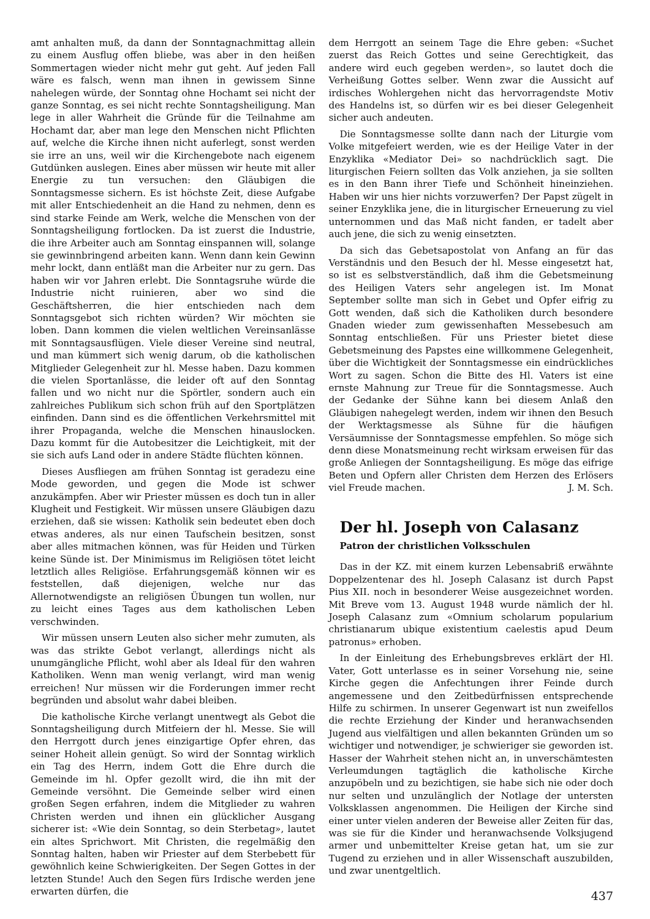amt anhalten muß, da dann der Sonntagnachmittag allein zu einem Ausflug offen bliebe, was aber in den heißen Sommertagen wieder nicht mehr gut geht. Auf jeden Fall wäre es falsch, wenn man ihnen in gewissem Sinne nahelegen würde, der Sonntag ohne Hochamt sei nicht der ganze Sonntag, es sei nicht rechte Sonntagsheiligung. Man lege in aller Wahrheit die Gründe für die Teilnahme am Hochamt dar, aber man lege den Menschen nicht Pflichten auf, welche die Kirche ihnen nicht auferlegt, sonst werden sie irre an uns, weil wir die Kirchengebote nach eigenem Gutdünken auslegen. Eines aber müssen wir heute mit aller Energie zu tun versuchen: den Gläubigen die Sonntagsmesse sichern. Es ist höchste Zeit, diese Aufgabe mit aller Entschiedenheit an die Hand zu nehmen, denn es sind starke Feinde am Werk, welche die Menschen von der Sonntagsheiligung fortlocken. Da ist zuerst die Industrie, die ihre Arbeiter auch am Sonntag einspannen will, solange sie gewinnbringend arbeiten kann. Wenn dann kein Gewinn mehr lockt, dann entläßt man die Arbeiter nur zu gern. Das haben wir vor Jahren erlebt. Die Sonntagsruhe würde die Industrie nicht ruinieren, aber wo sind die Geschäftsherren, die hier entschieden nach dem Sonntagsgebot sich richten würden? Wir möchten sie loben. Dann kommen die vielen weltlichen Vereinsanlässe mit Sonntagsausflügen. Viele dieser Vereine sind neutral, und man kümmert sich wenig darum, ob die katholischen Mitglieder Gelegenheit zur hl. Messe haben. Dazu kommen die vielen Sportanlässe, die leider oft auf den Sonntag fallen und wo nicht nur die Spörtler, sondern auch ein zahlreiches Publikum sich schon früh auf den Sportplätzen einfinden. Dann sind es die öffentlichen Verkehrsmittel mit ihrer Propaganda, welche die Menschen hinauslocken. Dazu kommt für die Autobesitzer die Leichtigkeit, mit der sie sich aufs Land oder in andere Städte flüchten können.
Dieses Ausfliegen am frühen Sonntag ist geradezu eine Mode geworden, und gegen die Mode ist schwer anzukämpfen. Aber wir Priester müssen es doch tun in aller Klugheit und Festigkeit. Wir müssen unsere Gläubigen dazu erziehen, daß sie wissen: Katholik sein bedeutet eben doch etwas anderes, als nur einen Taufschein besitzen, sonst aber alles mitmachen können, was für Heiden und Türken keine Sünde ist. Der Minimismus im Religiösen tötet leicht letztlich alles Religiöse. Erfahrungsgemäß können wir es feststellen, daß diejenigen, welche nur das Allernotwendigste an religiösen Übungen tun wollen, nur zu leicht eines Tages aus dem katholischen Leben verschwinden.
Wir müssen unsern Leuten also sicher mehr zumuten, als was das strikte Gebot verlangt, allerdings nicht als unumgängliche Pflicht, wohl aber als Ideal für den wahren Katholiken. Wenn man wenig verlangt, wird man wenig erreichen! Nur müssen wir die Forderungen immer recht begründen und absolut wahr dabei bleiben.
Die katholische Kirche verlangt unentwegt als Gebot die Sonntagsheiligung durch Mitfeiern der hl. Messe. Sie will den Herrgott durch jenes einzigartige Opfer ehren, das seiner Hoheit allein genügt. So wird der Sonntag wirklich ein Tag des Herrn, indem Gott die Ehre durch die Gemeinde im hl. Opfer gezollt wird, die ihn mit der Gemeinde versöhnt. Die Gemeinde selber wird einen großen Segen erfahren, indem die Mitglieder zu wahren Christen werden und ihnen ein glücklicher Ausgang sicherer ist: «Wie dein Sonntag, so dein Sterbetag», lautet ein altes Sprichwort. Mit Christen, die regelmäßig den Sonntag halten, haben wir Priester auf dem Sterbebett für gewöhnlich keine Schwierigkeiten. Der Segen Gottes in der letzten Stunde! Auch den Segen fürs Irdische werden jene erwarten dürfen, die
dem Herrgott an seinem Tage die Ehre geben: «Suchet zuerst das Reich Gottes und seine Gerechtigkeit, das andere wird euch gegeben werden», so lautet doch die Verheißung Gottes selber. Wenn zwar die Aussicht auf irdisches Wohlergehen nicht das hervorragendste Motiv des Handelns ist, so dürfen wir es bei dieser Gelegenheit sicher auch andeuten.
Die Sonntagsmesse sollte dann nach der Liturgie vom Volke mitgefeiert werden, wie es der Heilige Vater in der Enzyklika «Mediator Dei» so nachdrücklich sagt. Die liturgischen Feiern sollten das Volk anziehen, ja sie sollten es in den Bann ihrer Tiefe und Schönheit hineinziehen. Haben wir uns hier nichts vorzuwerfen? Der Papst zügelt in seiner Enzyklika jene, die in liturgischer Erneuerung zu viel unternommen und das Maß nicht fanden, er tadelt aber auch jene, die sich zu wenig einsetzten.
Da sich das Gebetsapostolat von Anfang an für das Verständnis und den Besuch der hl. Messe eingesetzt hat, so ist es selbstverständlich, daß ihm die Gebetsmeinung des Heiligen Vaters sehr angelegen ist. Im Monat September sollte man sich in Gebet und Opfer eifrig zu Gott wenden, daß sich die Katholiken durch besondere Gnaden wieder zum gewissenhaften Messebesuch am Sonntag entschließen. Für uns Priester bietet diese Gebetsmeinung des Papstes eine willkommene Gelegenheit, über die Wichtigkeit der Sonntagsmesse ein eindrückliches Wort zu sagen. Schon die Bitte des Hl. Vaters ist eine ernste Mahnung zur Treue für die Sonntagsmesse. Auch der Gedanke der Sühne kann bei diesem Anlaß den Gläubigen nahegelegt werden, indem wir ihnen den Besuch der Werktagsmesse als Sühne für die häufigen Versäumnisse der Sonntagsmesse empfehlen. So möge sich denn diese Monatsmeinung recht wirksam erweisen für das große Anliegen der Sonntagsheiligung. Es möge das eifrige Beten und Opfern aller Christen dem Herzen des Erlösers viel Freude machen. J. M. Sch.
Der hl. Joseph von Calasanz
Patron der christlichen Volksschulen
Das in der KZ. mit einem kurzen Lebensabriß erwähnte Doppelzentenar des hl. Joseph Calasanz ist durch Papst Pius XII. noch in besonderer Weise ausgezeichnet worden. Mit Breve vom 13. August 1948 wurde nämlich der hl. Joseph Calasanz zum «Omnium scholarum popularium christianarum ubique existentium caelestis apud Deum patronus» erhoben.
In der Einleitung des Erhebungsbreves erklärt der Hl. Vater, Gott unterlasse es in seiner Vorsehung nie, seine Kirche gegen die Anfechtungen ihrer Feinde durch angemessene und den Zeitbedürfnissen entsprechende Hilfe zu schirmen. In unserer Gegenwart ist nun zweifellos die rechte Erziehung der Kinder und heranwachsenden Jugend aus vielfältigen und allen bekannten Gründen um so wichtiger und notwendiger, je schwieriger sie geworden ist. Hasser der Wahrheit stehen nicht an, in unverschämtesten Verleumdungen tagtäglich die katholische Kirche anzupöbeln und zu bezichtigen, sie habe sich nie oder doch nur selten und unzulänglich der Notlage der untersten Volksklassen angenommen. Die Heiligen der Kirche sind einer unter vielen anderen der Beweise aller Zeiten für das, was sie für die Kinder und heranwachsende Volksjugend armer und unbemittelter Kreise getan hat, um sie zur Tugend zu erziehen und in aller Wissenschaft auszubilden, und zwar unentgeltlich.
437